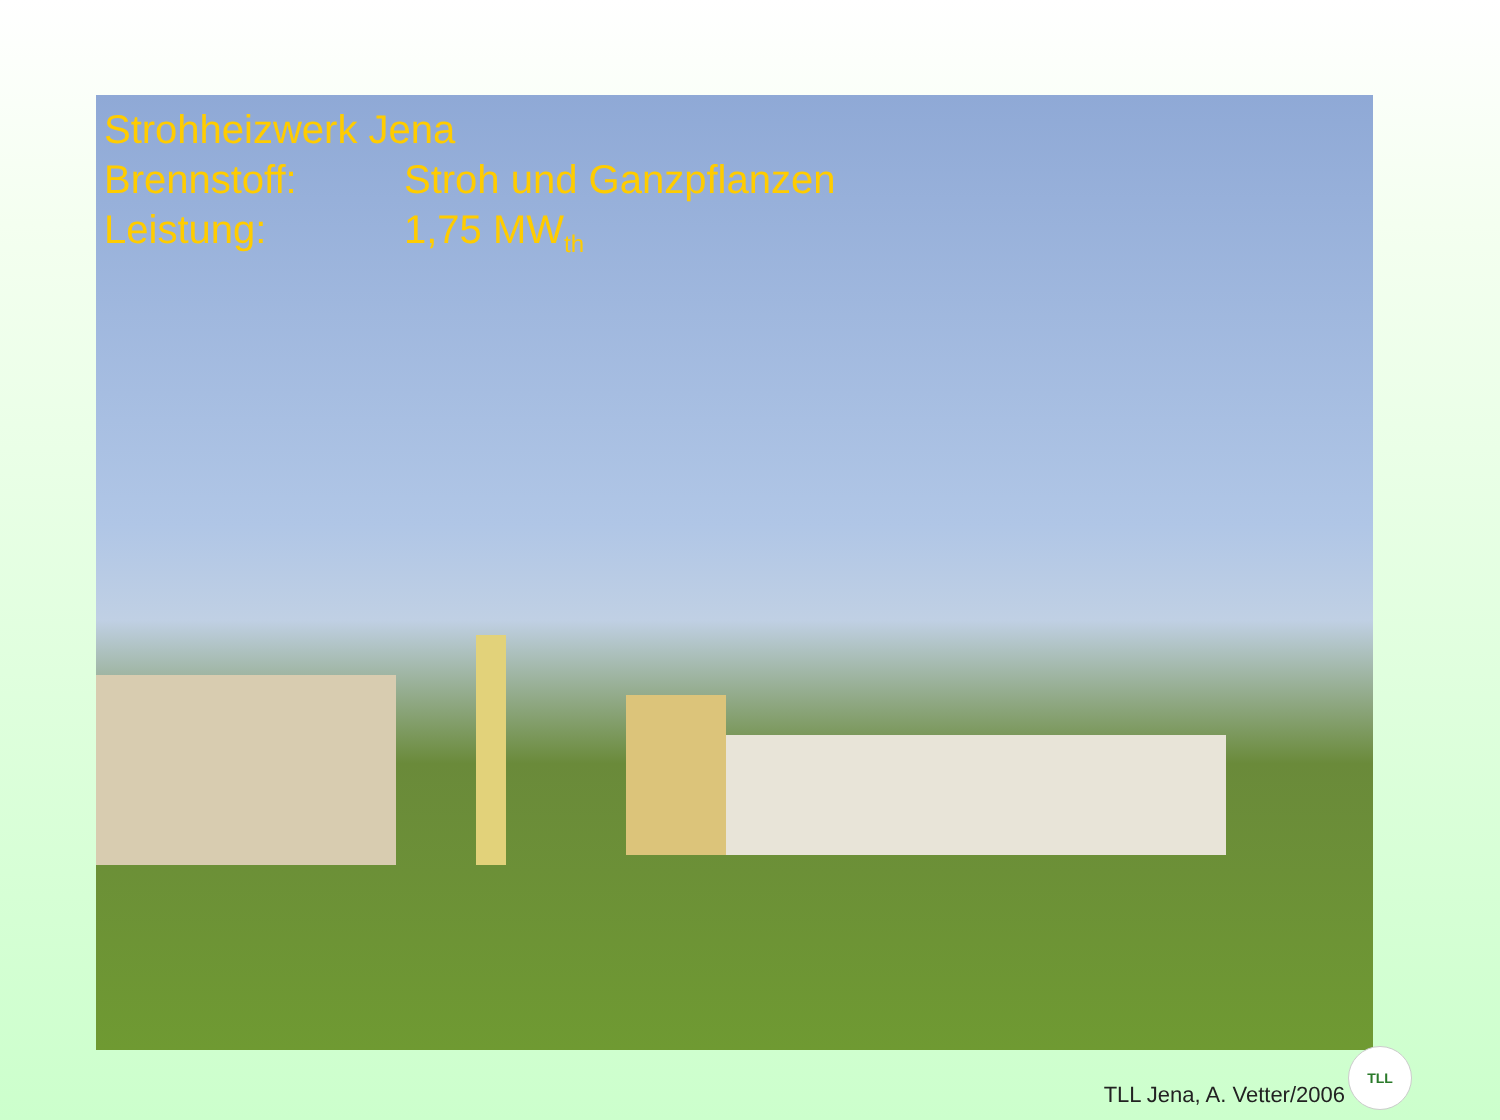Strohheizwerk Jena
Brennstoff: Stroh und Ganzpflanzen
Leistung: 1,75 MW<sub>th</sub>
TLL Jena, A. Vetter/2006 TLL